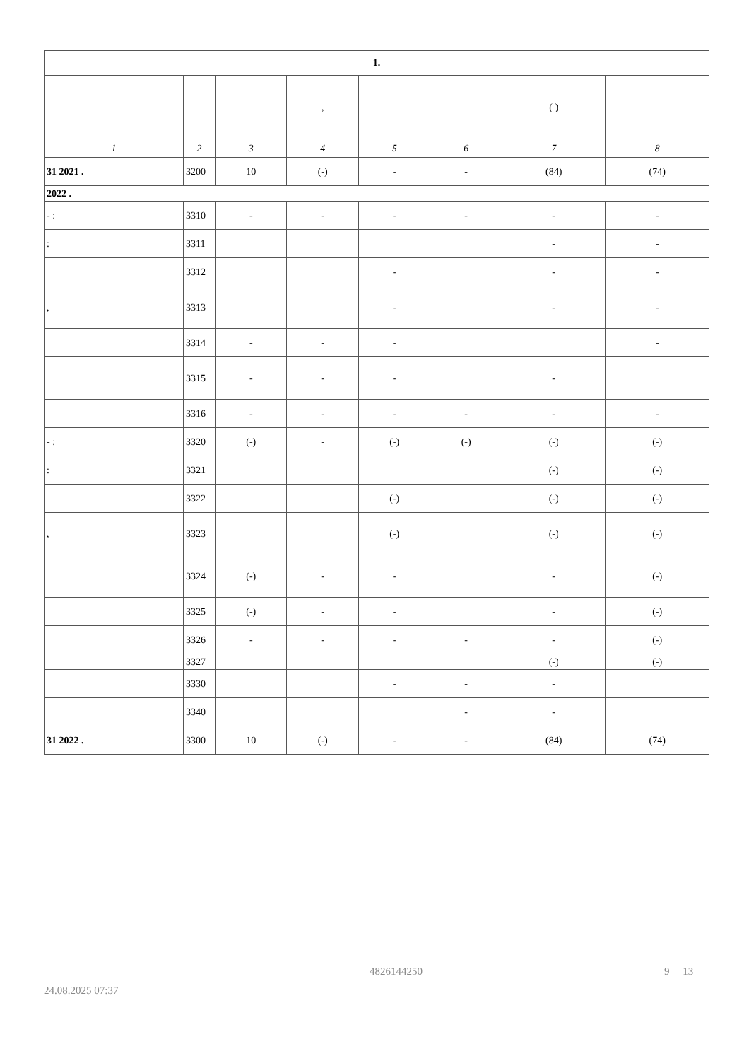| 1. | | | | | | | |
| --- | --- | --- | --- | --- | --- | --- | --- |
| | | | , | | | ( ) | |
| 1 | 2 | 3 | 4 | 5 | 6 | 7 | 8 |
| 31 2021 . | 3200 | 10 | (-) | - | - | (84) | (74) |
| 2022 . | | | | | | | |
| - : | 3310 | - | - | - | - | - | - |
| : | 3311 | | | | | - | - |
| | 3312 | | | - | | - | - |
| , | 3313 | | | - | | - | - |
| | 3314 | - | - | - | | | - |
| | 3315 | - | - | - | | - | |
| | 3316 | - | - | - | - | - | - |
| - : | 3320 | (-) | - | (-) | (-) | (-) | (-) |
| : | 3321 | | | | | (-) | (-) |
| | 3322 | | | (-) | | (-) | (-) |
| , | 3323 | | | (-) | | (-) | (-) |
| | 3324 | (-) | - | - | | - | (-) |
| | 3325 | (-) | - | - | | - | (-) |
| | 3326 | - | - | - | - | - | (-) |
| | 3327 | | | | | (-) | (-) |
| | 3330 | | | - | - | - | |
| | 3340 | | | | - | - | |
| 31 2022 . | 3300 | 10 | (-) | - | - | (84) | (74) |
4826144250 9 13
24.08.2025 07:37